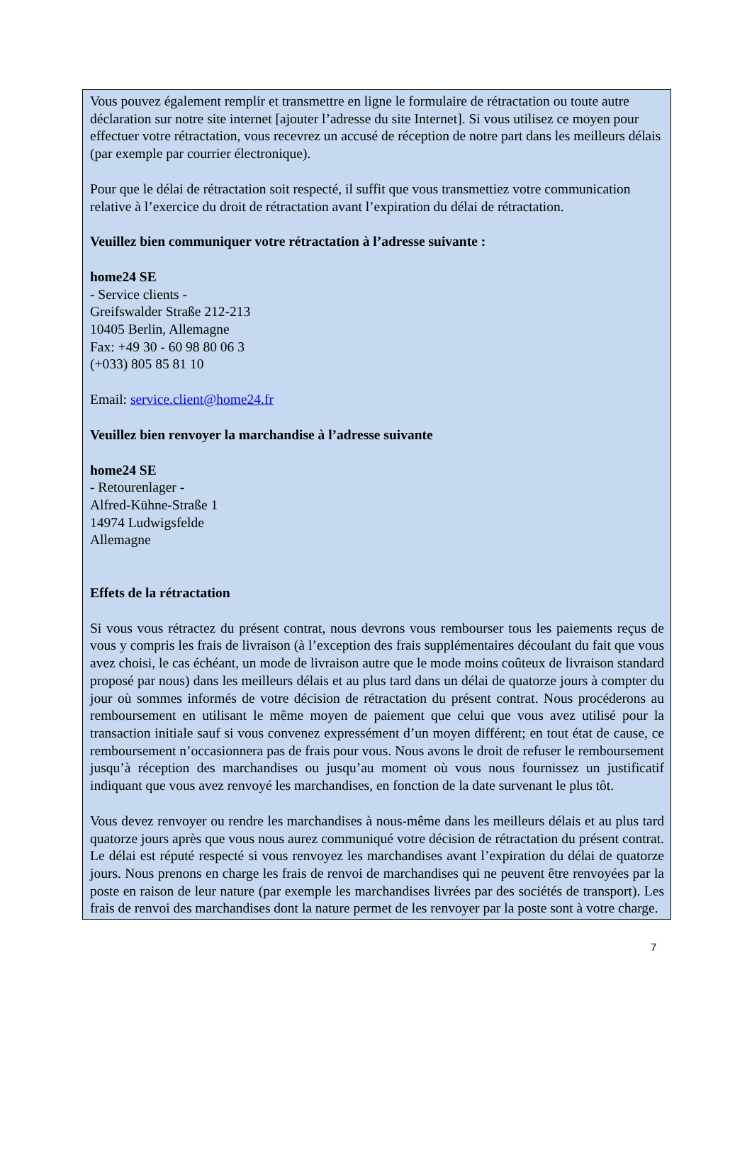Vous pouvez également remplir et transmettre en ligne le formulaire de rétractation ou toute autre déclaration sur notre site internet [ajouter l’adresse du site Internet]. Si vous utilisez ce moyen pour effectuer votre rétractation, vous recevrez un accusé de réception de notre part dans les meilleurs délais (par exemple par courrier électronique).
Pour que le délai de rétractation soit respecté, il suffit que vous transmettiez votre communication relative à l’exercice du droit de rétractation avant l’expiration du délai de rétractation.
Veuillez bien communiquer votre rétractation à l’adresse suivante :
home24 SE
- Service clients -
Greifswalder Straße 212-213
10405 Berlin, Allemagne
Fax: +49 30 - 60 98 80 06 3
(+033) 805 85 81 10
Email: service.client@home24.fr
Veuillez bien renvoyer la marchandise à l’adresse suivante
home24 SE
- Retourenlager -
Alfred-Kühne-Straße 1
14974 Ludwigsfelde
Allemagne
Effets de la rétractation
Si vous vous rétractez du présent contrat, nous devrons vous rembourser tous les paiements reçus de vous y compris les frais de livraison (à l’exception des frais supplémentaires découlant du fait que vous avez choisi, le cas échéant, un mode de livraison autre que le mode moins coûteux de livraison standard proposé par nous) dans les meilleurs délais et au plus tard dans un délai de quatorze jours à compter du jour où sommes informés de votre décision de rétractation du présent contrat. Nous procéderons au remboursement en utilisant le même moyen de paiement que celui que vous avez utilisé pour la transaction initiale sauf si vous convenez expressément d’un moyen différent; en tout état de cause, ce remboursement n’occasionnera pas de frais pour vous. Nous avons le droit de refuser le remboursement jusqu’à réception des marchandises ou jusqu’au moment où vous nous fournissez un justificatif indiquant que vous avez renvoyé les marchandises, en fonction de la date survenant le plus tôt.
Vous devez renvoyer ou rendre les marchandises à nous-même dans les meilleurs délais et au plus tard quatorze jours après que vous nous aurez communiqué votre décision de rétractation du présent contrat. Le délai est réputé respecté si vous renvoyez les marchandises avant l’expiration du délai de quatorze jours. Nous prenons en charge les frais de renvoi de marchandises qui ne peuvent être renvoyées par la poste en raison de leur nature (par exemple les marchandises livrées par des sociétés de transport). Les frais de renvoi des marchandises dont la nature permet de les renvoyer par la poste sont à votre charge.
7